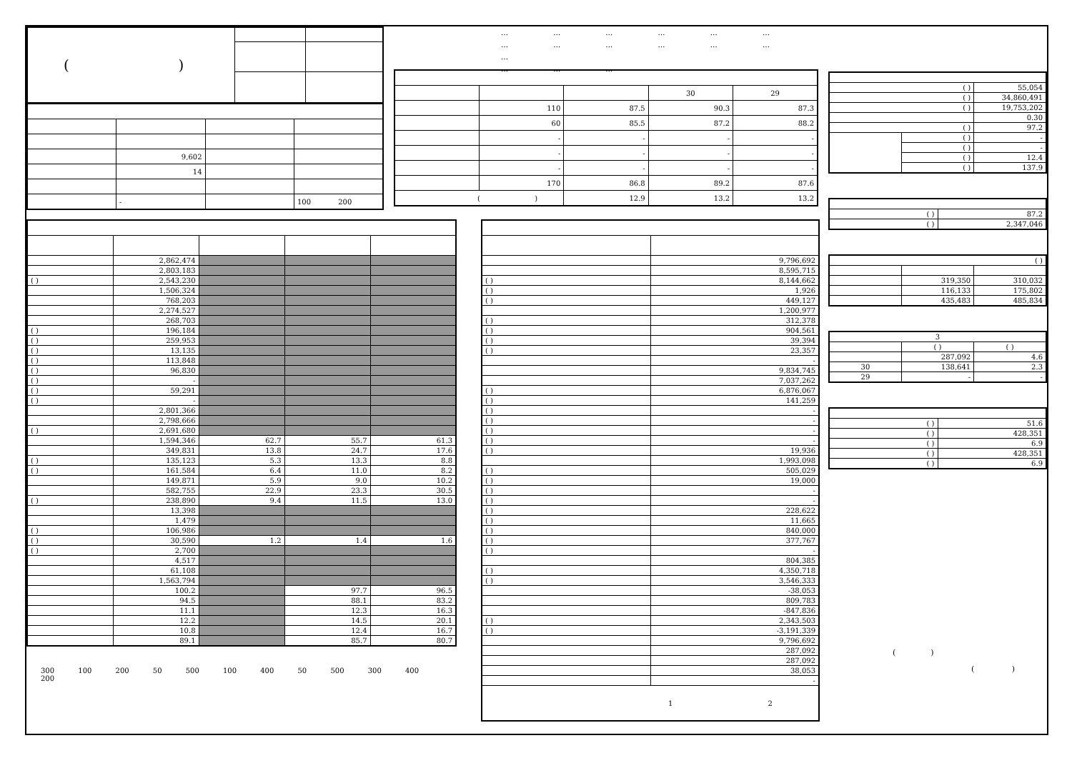| ( ) | | |
| | 9,602 | | |
| | 14 | | |
| | - | | 100 200 |
… … … … … …
… … … … … … …
… … …
| | | | 30 | 29 |
| | 110 | 87.5 | 90.3 | 87.3 |
| | 60 | 85.5 | 87.2 | 88.2 |
| | - | - | - | - |
| | - | - | - | - |
| | - | - | - | - |
| | 170 | 86.8 | 89.2 | 87.6 |
| ( ) | | 12.9 | 13.2 | 13.2 |
| | 2,862,474 | | | |
| | 2,803,183 | | | |
| ( ) | 2,543,230 | | | |
| | 1,506,324 | | | |
| | 768,203 | | | |
| | 2,274,527 | | | |
| | 268,703 | | | |
| ( ) | 196,184 | | | |
| ( ) | 259,953 | | | |
| ( ) | 13,135 | | | |
| ( ) | 113,848 | | | |
| ( ) | 96,830 | | | |
| ( ) | - | | | |
| ( ) | 59,291 | | | |
| ( ) | - | | | |
| | 2,801,366 | | | |
| | 2,798,666 | | | |
| ( ) | 2,691,680 | | | |
| | 1,594,346 | 62.7 | 55.7 | 61.3 |
| | 349,831 | 13.8 | 24.7 | 17.6 |
| ( ) | 135,123 | 5.3 | 13.3 | 8.8 |
| ( ) | 161,584 | 6.4 | 11.0 | 8.2 |
| | 149,871 | 5.9 | 9.0 | 10.2 |
| | 582,755 | 22.9 | 23.3 | 30.5 |
| ( ) | 238,890 | 9.4 | 11.5 | 13.0 |
| | 13,398 | | | |
| | 1,479 | | | |
| ( ) | 106,986 | | | |
| ( ) | 30,590 | 1.2 | 1.4 | 1.6 |
| ( ) | 2,700 | | | |
| | 4,517 | | | |
| | 61,108 | | | |
| | 1,563,794 | | | |
| | 100.2 | | 97.7 | 96.5 |
| | 94.5 | | 88.1 | 83.2 |
| | 11.1 | | 12.3 | 16.3 |
| | 12.2 | | 14.5 | 20.1 |
| | 10.8 | | 12.4 | 16.7 |
| | 89.1 | | 85.7 | 80.7 |
300 100 200 50 500 100 400 50 500 300 400 200
| | 9,796,692 |
| | 8,595,715 |
| ( ) | 8,144,662 |
| ( ) | 1,926 |
| ( ) | 449,127 |
| | 1,200,977 |
| ( ) | 312,378 |
| ( ) | 904,561 |
| ( ) | 39,394 |
| ( ) | 23,357 |
| | - |
| | 9,834,745 |
| | 7,037,262 |
| ( ) | 6,876,067 |
| ( ) | 141,259 |
| ( ) | - |
| ( ) | - |
| ( ) | - |
| ( ) | - |
| ( ) | 19,936 |
| | 1,993,098 |
| ( ) | 505,029 |
| ( ) | 19,000 |
| ( ) | - |
| ( ) | - |
| ( ) | 228,622 |
| ( ) | 11,665 |
| ( ) | 840,000 |
| ( ) | 377,767 |
| ( ) | - |
| | 804,385 |
| ( ) | 4,350,718 |
| ( ) | 3,546,333 |
| | -38,053 |
| | 809,783 |
| | -847,836 |
| ( ) | 2,343,503 |
| ( ) | -3,191,339 |
| | 9,796,692 |
| | 287,092 |
| | 287,092 |
| | 38,053 |
| | - |
| 1 2 | |
| ( ) | | 55,054 |
| ( ) | | 34,860,491 |
| ( ) | | 19,753,202 |
| | | 0.30 |
| ( ) | | 97.2 |
| | ( ) | - |
| | ( ) | - |
| | ( ) | 12.4 |
| | ( ) | 137.9 |
| ( ) | 87.2 |
| ( ) | 2,347,046 |
| ( ) | | |
| | 319,350 | 310,032 |
| | 116,133 | 175,802 |
| | 435,483 | 485,834 |
| 3 | | |
| | ( ) | ( ) |
| | 287,092 | 4.6 |
| 30 | 138,641 | 2.3 |
| 29 | - | - |
| ( ) | 51.6 |
| ( ) | 428,351 |
| ( ) | 6.9 |
| ( ) | 428,351 |
| ( ) | 6.9 |
( )
( )